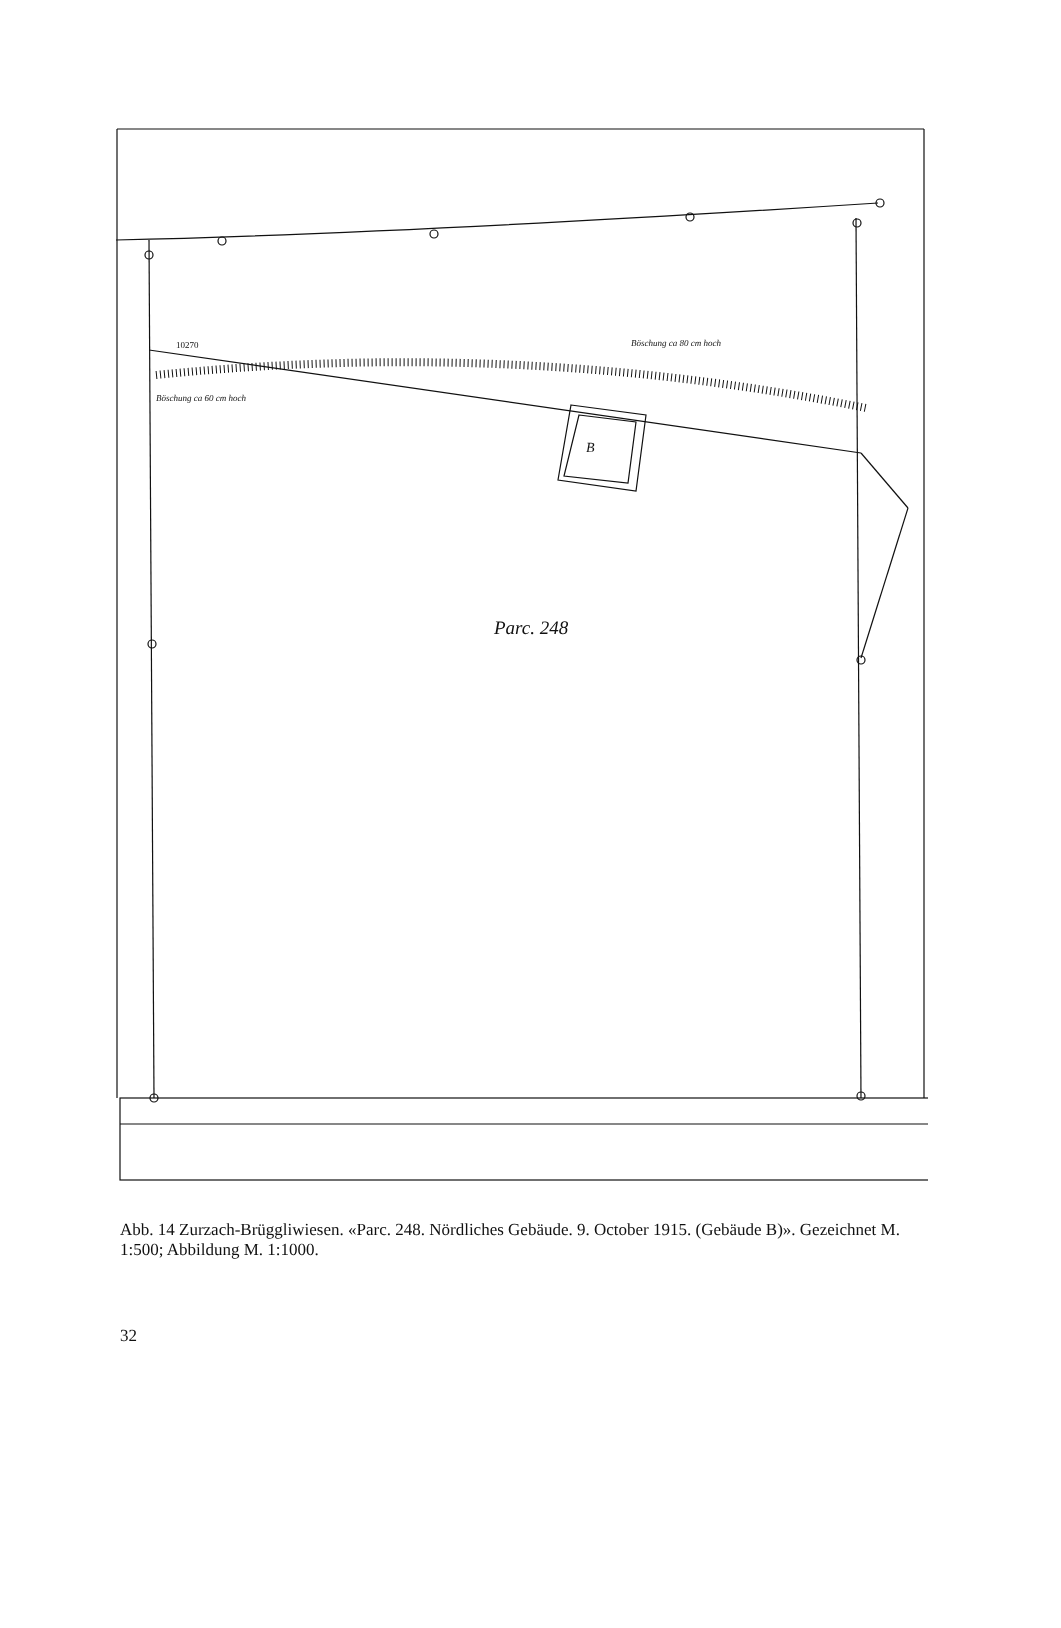10270
Böschung ca 60 cm hoch
Böschung ca 80 cm hoch
B
Parc. 248
Abb. 14 Zurzach-Brüggliwiesen. «Parc. 248. Nördliches Gebäude. 9. October 1915. (Gebäude B)». Gezeichnet M. 1:500; Abbildung M. 1:1000.
32